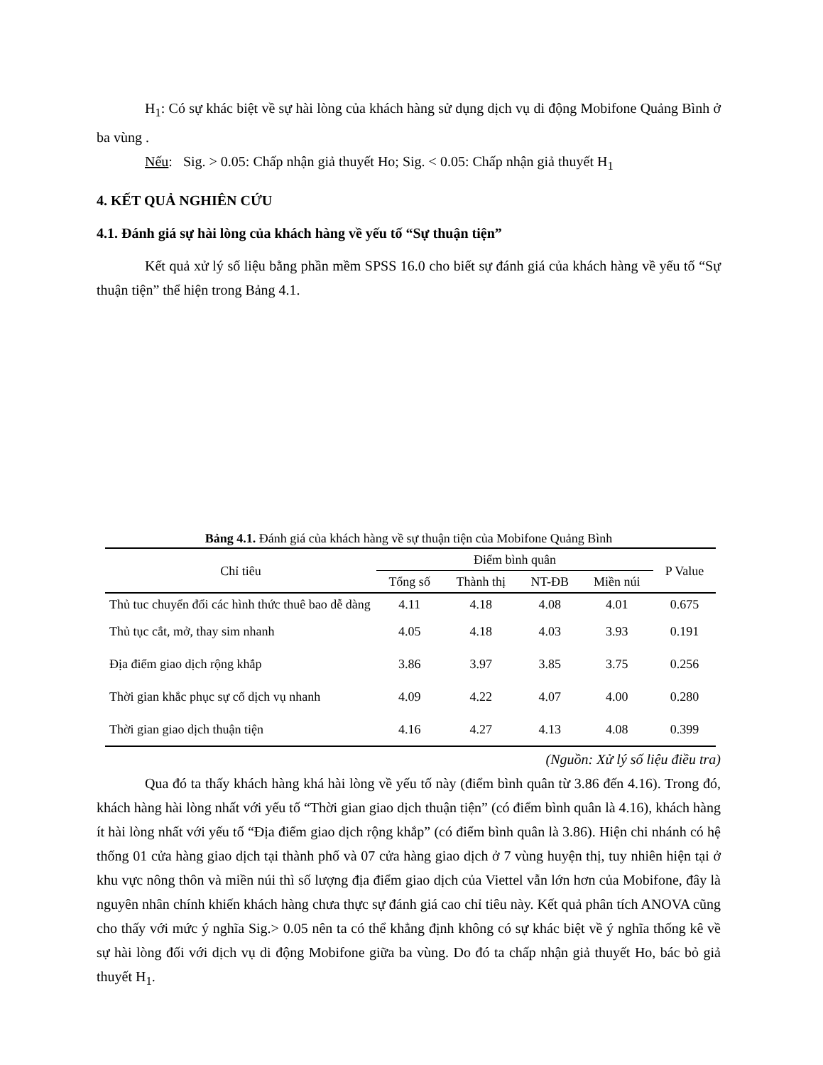H<sub>1</sub>: Có sự khác biệt về sự hài lòng của khách hàng sử dụng dịch vụ di động Mobifone Quảng Bình ở ba vùng .
Nếu: Sig. > 0.05: Chấp nhận giả thuyết Ho; Sig. < 0.05: Chấp nhận giả thuyết H<sub>1</sub>
4. KẾT QUẢ NGHIÊN CỨU
4.1. Đánh giá sự hài lòng của khách hàng về yếu tố “Sự thuận tiện”
Kết quả xử lý số liệu bằng phần mềm SPSS 16.0 cho biết sự đánh giá của khách hàng về yếu tố “Sự thuận tiện” thể hiện trong Bảng 4.1.
Bảng 4.1. Đánh giá của khách hàng về sự thuận tiện của Mobifone Quảng Bình
| Chỉ tiêu | Điểm bình quân | | | | P Value |
| --- | --- | --- | --- | --- | --- |
| | Tổng số | Thành thị | NT-ĐB | Miền núi | |
| Thủ tuc chuyển đổi các hình thức thuê bao dễ dàng | 4.11 | 4.18 | 4.08 | 4.01 | 0.675 |
| Thủ tục cắt, mở, thay sim nhanh | 4.05 | 4.18 | 4.03 | 3.93 | 0.191 |
| Địa điểm giao dịch rộng khắp | 3.86 | 3.97 | 3.85 | 3.75 | 0.256 |
| Thời gian khắc phục sự cố dịch vụ nhanh | 4.09 | 4.22 | 4.07 | 4.00 | 0.280 |
| Thời gian giao dịch thuận tiện | 4.16 | 4.27 | 4.13 | 4.08 | 0.399 |
(Nguồn: Xử lý số liệu điều tra)
Qua đó ta thấy khách hàng khá hài lòng về yếu tố này (điểm bình quân từ 3.86 đến 4.16). Trong đó, khách hàng hài lòng nhất với yếu tố “Thời gian giao dịch thuận tiện” (có điểm bình quân là 4.16), khách hàng ít hài lòng nhất với yếu tố “Địa điểm giao dịch rộng khắp” (có điểm bình quân là 3.86). Hiện chi nhánh có hệ thống 01 cửa hàng giao dịch tại thành phố và 07 cửa hàng giao dịch ở 7 vùng huyện thị, tuy nhiên hiện tại ở khu vực nông thôn và miền núi thì số lượng địa điểm giao dịch của Viettel vẫn lớn hơn của Mobifone, đây là nguyên nhân chính khiến khách hàng chưa thực sự đánh giá cao chỉ tiêu này. Kết quả phân tích ANOVA cũng cho thấy với mức ý nghĩa Sig.> 0.05 nên ta có thể khẳng định không có sự khác biệt về ý nghĩa thống kê về sự hài lòng đối với dịch vụ di động Mobifone giữa ba vùng. Do đó ta chấp nhận giả thuyết Ho, bác bỏ giả thuyết H<sub>1</sub>.